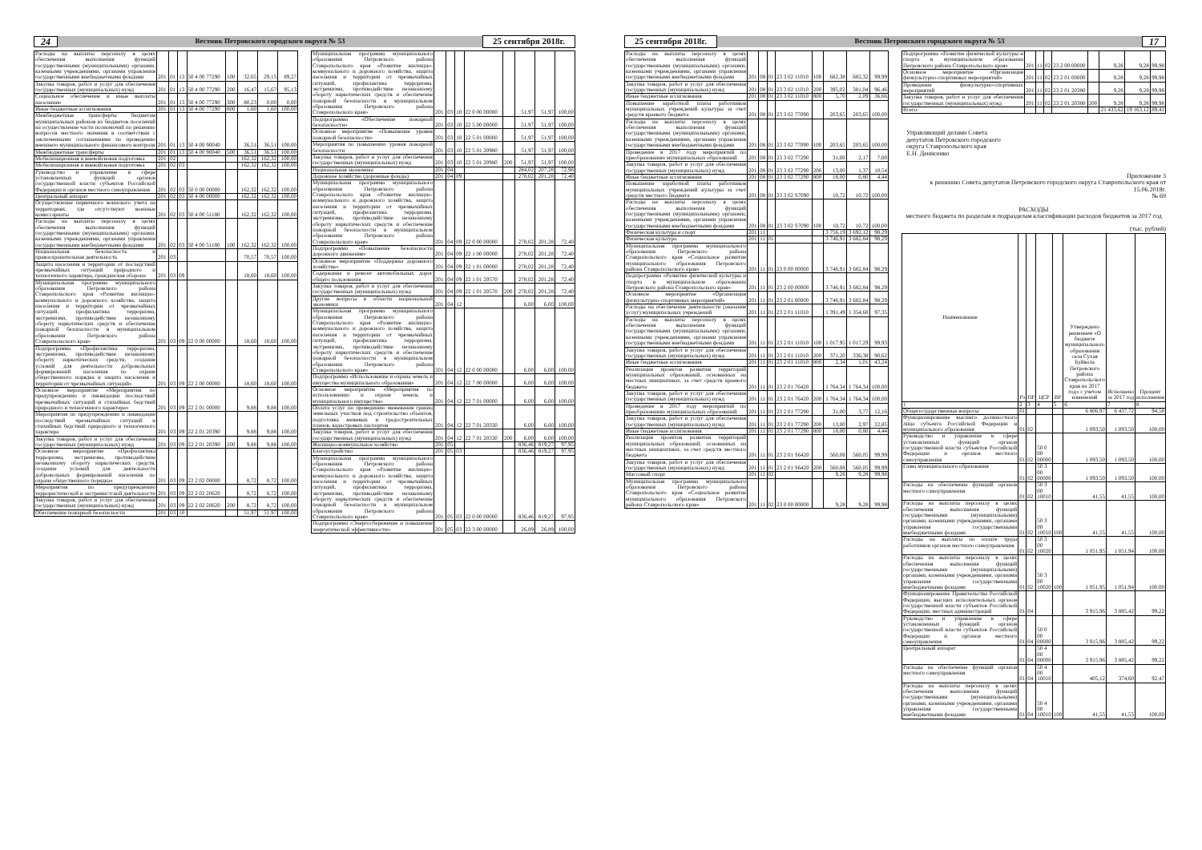24 Вестник Петровского городского округа № 53 25 сентября 2018г.
| Расходы на выплаты персоналу в целях обеспечения выполнения функций государственными (муниципальными) органами, казенными учреждениями, органами управления государственными внебюджетными фондами | 201 | 01 | 13 | 50 4 00 77290 | 100 | 32,65 | 29,15 | 89,27 |
| Закупка товаров, работ и услуг для обеспечения государственных (муниципальных) нужд | 201 | 01 | 13 | 50 4 00 77290 | 200 | 16,47 | 15,67 | 95,13 |
| Социальное обеспечение и иные выплаты населению | 201 | 01 | 13 | 50 4 00 77290 | 300 | 80,23 | 0,00 | 0,00 |
| Иные бюджетные ассигнования | 201 | 01 | 13 | 50 4 00 77290 | 800 | 1,60 | 1,60 | 100,00 |
| Межбюджетные трансферты бюджетам муниципальных районов из бюджетов поселений на осуществление части полномочий по решению вопросов местного значения в соответствии с заключенными соглашениями по проведению внешнего муниципального финансового контроля | 201 | 01 | 13 | 50 4 00 90040 | | 36,51 | 36,51 | 100,00 |
| Межбюджетные трансферты | 201 | 01 | 13 | 50 4 00 90040 | 500 | 36,51 | 36,51 | 100,00 |
| Мобилизационная и вневойсковая подготовка | 201 | 02 | | | | 162,32 | 162,32 | 100,00 |
| Мобилизационная и вневойсковая подготовка | 201 | 02 | 03 | | | 162,32 | 162,32 | 100,00 |
| Руководство и управление в сфере установленных функций органов государственной власти субъектов Российской Федерации и органов местного самоуправления | 201 | 02 | 03 | 50 0 00 00000 | | 162,32 | 162,32 | 100,00 |
| Центральный аппарат | 201 | 02 | 03 | 50 4 00 00000 | | 162,32 | 162,32 | 100,00 |
| Осуществление первичного воинского учета на территориях, где отсутствуют военные комиссариаты | 201 | 02 | 03 | 50 4 00 51180 | | 162,32 | 162,32 | 100,00 |
| Расходы на выплаты персоналу в целях обеспечения выполнения функций государственными (муниципальными) органами, казенными учреждениями, органами управления государственными внебюджетными фондами | 201 | 02 | 03 | 50 4 00 51180 | 100 | 162,32 | 162,32 | 100,00 |
| Национальная безопасность и правоохранительная деятельность | 201 | 03 | | | | 70,57 | 70,57 | 100,00 |
| Защита населения и территории от последствий чрезвычайных ситуаций природного и техногенного характера, гражданская оборона | 201 | 03 | 09 | | | 18,60 | 18,60 | 100,00 |
| Муниципальная программа муниципального образования Петровского района Ставропольского края «Развитие жилищно-коммунального и дорожного хозяйства, защита населения и территории от чрезвычайных ситуаций, профилактика терроризма, экстремизма, противодействие незаконному обороту наркотических средств и обеспечение пожарной безопасности в муниципальном образовании Петровского района Ставропольского края» | 201 | 03 | 09 | 22 0 00 00000 | | 18,60 | 18,60 | 100,00 |
| Подпрограмма «Профилактика терроризма, экстремизма, противодействие незаконному обороту наркотических средств, создание условий для деятельности добровольных формирований населения по охране общественного порядка и защита населения и территории от чрезвычайных ситуаций» | 201 | 03 | 09 | 22 2 00 00000 | | 18,60 | 18,60 | 100,00 |
| Основное мероприятие «Мероприятия по предупреждению и ликвидации последствий чрезвычайных ситуаций и стихийных бедствий природного и техногенного характера» | 201 | 03 | 09 | 22 2 01 00000 | | 9,88 | 9,88 | 100,00 |
| Мероприятия по предупреждению и ликвидации последствий чрезвычайных ситуаций и стихийных бедствий природного и техногенного характера | 201 | 03 | 09 | 22 2 01 20390 | | 9,88 | 9,88 | 100,00 |
| Закупка товаров, работ и услуг для обеспечения государственных (муниципальных) нужд | 201 | 03 | 09 | 22 2 01 20390 | 200 | 9,88 | 9,88 | 100,00 |
| Основное мероприятие «Профилактика терроризма, экстремизма, противодействие незаконному обороту наркотических средств, создание условий для деятельности добровольных формирований населения по охране общественного порядка» | 201 | 03 | 09 | 22 2 02 00000 | | 8,72 | 8,72 | 100,00 |
| Мероприятия по предупреждению террористической и экстремистской деятельности | 201 | 03 | 09 | 22 2 02 20620 | | 8,72 | 8,72 | 100,00 |
| Закупка товаров, работ и услуг для обеспечения государственных (муниципальных) нужд | 201 | 03 | 09 | 22 2 02 20620 | 200 | 8,72 | 8,72 | 100,00 |
| Обеспечение пожарной безопасности | 201 | 03 | 10 | | | 51,97 | 51,97 | 100,00 |
| Муниципальная программа муниципального образования Петровского района Ставропольского края «Развитие жилищно-коммунального и дорожного хозяйства, защита населения и территории от чрезвычайных ситуаций, профилактика терроризма, экстремизма, противодействие незаконному обороту наркотических средств и обеспечение пожарной безопасности в муниципальном образовании Петровского района Ставропольского края» | 201 | 03 | 10 | 22 0 00 00000 | | 51,97 | 51,97 | 100,00 |
| Подпрограмма «Обеспечение пожарной безопасности» | 201 | 03 | 10 | 22 5 00 00000 | | 51,97 | 51,97 | 100,00 |
| Основное мероприятие «Повышение уровня пожарной безопасности» | 201 | 03 | 10 | 22 5 01 00000 | | 51,97 | 51,97 | 100,00 |
| Мероприятия по повышению уровня пожарной безопасности | 201 | 03 | 10 | 22 5 01 20980 | | 51,97 | 51,97 | 100,00 |
| Закупка товаров, работ и услуг для обеспечения государственных (муниципальных) нужд | 201 | 03 | 10 | 22 5 01 20980 | 200 | 51,97 | 51,97 | 100,00 |
| Национальная экономика | 201 | 04 | | | | 284,02 | 207,28 | 72,98 |
| Дорожное хозяйство (дорожные фонды) | 201 | 04 | 09 | | | 278,02 | 201,28 | 72,40 |
| Муниципальная программа муниципального образования Петровского района Ставропольского края «Развитие жилищно-коммунального и дорожного хозяйства, защита населения и территории от чрезвычайных ситуаций, профилактика терроризма, экстремизма, противодействие незаконному обороту наркотических средств и обеспечение пожарной безопасности в муниципальном образовании Петровского района Ставропольского края» | 201 | 04 | 09 | 22 0 00 00000 | | 278,02 | 201,28 | 72,40 |
| Подпрограмма «Повышение безопасности дорожного движения» | 201 | 04 | 09 | 22 1 00 00000 | | 278,02 | 201,28 | 72,40 |
| Основное мероприятие «Поддержка дорожного хозяйства» | 201 | 04 | 09 | 22 1 01 00000 | | 278,02 | 201,28 | 72,40 |
| Содержание и ремонт автомобильных дорог общего пользования | 201 | 04 | 09 | 22 1 01 20570 | | 278,02 | 201,28 | 72,40 |
| Закупка товаров, работ и услуг для обеспечения государственных (муниципальных) нужд | 201 | 04 | 09 | 22 1 01 20570 | 200 | 278,02 | 201,28 | 72,40 |
| Другие вопросы в области национальной экономики | 201 | 04 | 12 | | | 6,00 | 6,00 | 100,00 |
| Муниципальная программа муниципального образования Петровского района Ставропольского края «Развитие жилищно-коммунального и дорожного хозяйства, защита населения и территории от чрезвычайных ситуаций, профилактика терроризма, экстремизма, противодействие незаконному обороту наркотических средств и обеспечение пожарной безопасности в муниципальном образовании Петровского района Ставропольского края» | 201 | 04 | 12 | 22 0 00 00000 | | 6,00 | 6,00 | 100,00 |
| Подпрограмма «Использование и охрана земель и имущества муниципального образования» | 201 | 04 | 12 | 22 7 00 00000 | | 6,00 | 6,00 | 100,00 |
| Основное мероприятие «Мероприятия по использованию и охране земель и муниципального имущества» | 201 | 04 | 12 | 22 7 01 00000 | | 6,00 | 6,00 | 100,00 |
| Оплата услуг по проведению межевания границ земельных участков под строительство объектов, подготовка межевых и градостроительных планов, кадастровых паспортов | 201 | 04 | 12 | 22 7 01 20330 | | 6,00 | 6,00 | 100,00 |
| Закупка товаров, работ и услуг для обеспечения государственных (муниципальных) нужд | 201 | 04 | 12 | 22 7 01 20330 | 200 | 6,00 | 6,00 | 100,00 |
| Жилищно-коммунальное хозяйство | 201 | 05 | | | | 836,46 | 819,27 | 97,95 |
| Благоустройство | 201 | 05 | 03 | | | 836,46 | 819,27 | 97,95 |
| Муниципальная программа муниципального образования Петровского района Ставропольского края «Развитие жилищно-коммунального и дорожного хозяйства, защита населения и территории от чрезвычайных ситуаций, профилактика терроризма, экстремизма, противодействие незаконному обороту наркотических средств и обеспечение пожарной безопасности в муниципальном образовании Петровского района Ставропольского края» | 201 | 05 | 03 | 22 0 00 00000 | | 836,46 | 819,27 | 97,95 |
| Подпрограмма «Энергосбережение и повышение энергетической эффективности» | 201 | 05 | 03 | 22 3 00 00000 | | 26,89 | 26,89 | 100,00 |
25 сентября 2018г. Вестник Петровского городского округа № 53 17
| Расходы на выплаты персоналу в целях обеспечения выполнения функций государственными (муниципальными) органами, казенными учреждениями, органами управления государственными внебюджетными фондами | 201 | 08 | 01 | 23 3 02 11010 | 100 | 682,38 | 682,32 | 99,99 |
| Закупка товаров, работ и услуг для обеспечения государственных (муниципальных) нужд | 201 | 08 | 01 | 23 3 02 11010 | 200 | 395,02 | 381,04 | 96,46 |
| Иные бюджетные ассигнования | 201 | 08 | 01 | 23 3 02 11010 | 800 | 5,70 | 2,09 | 36,66 |
| Повышение заработной платы работников муниципальных учреждений культуры за счет средств краевого бюджета | 201 | 08 | 01 | 23 3 02 77090 | | 203,65 | 203,65 | 100,00 |
| Расходы на выплаты персоналу в целях обеспечения выполнения функций государственными (муниципальными) органами, казенными учреждениями, органами управления государственными внебюджетными фондами | 201 | 08 | 01 | 23 3 02 77090 | 100 | 203,65 | 203,65 | 100,00 |
| Проведение в 2017 году мероприятий по преобразованию муниципальных образований | 201 | 08 | 01 | 23 3 02 77290 | | 31,00 | 2,17 | 7,00 |
| Закупка товаров, работ и услуг для обеспечения государственных (муниципальных) нужд | 201 | 08 | 01 | 23 3 02 77290 | 200 | 13,00 | 1,37 | 10,54 |
| Иные бюджетные ассигнования | 201 | 08 | 01 | 23 3 02 77290 | 800 | 18,00 | 0,80 | 4,44 |
| Повышение заработной платы работников муниципальных учреждений культуры за счет средств местного бюджета | 201 | 08 | 01 | 23 3 02 S7090 | | 10,72 | 10,72 | 100,00 |
| Расходы на выплаты персоналу в целях обеспечения выполнения функций государственными (муниципальными) органами, казенными учреждениями, органами управления государственными внебюджетными фондами | 201 | 08 | 01 | 23 3 02 S7090 | 100 | 10,72 | 10,72 | 100,00 |
| Физическая культура и спорт | 201 | 11 | | | | 3 756,19 | 3 692,12 | 98,29 |
| Физическая культура | 201 | 11 | 01 | | | 3 746,91 | 3 682,84 | 98,29 |
| Муниципальная программа муниципального образования Петровского района Ставропольского края «Социальное развитие муниципального образования Петровского района Ставропольского края» | 201 | 11 | 01 | 23 0 00 00000 | | 3 746,91 | 3 682,84 | 98,29 |
| Подпрограмма «Развитие физической культуры и спорта в муниципальном образовании Петровского района Ставропольского края» | 201 | 11 | 01 | 23 2 00 00000 | | 3 746,91 | 3 682,84 | 98,29 |
| Основное мероприятие «Организация физкультурно-спортивных мероприятий» | 201 | 11 | 01 | 23 2 01 00000 | | 3 746,91 | 3 682,84 | 98,29 |
| Расходы на обеспечение деятельности (оказание услуг) муниципальных учреждений | 201 | 11 | 01 | 23 2 01 11010 | | 1 391,49 | 1 354,68 | 97,35 |
| Расходы на выплаты персоналу в целях обеспечения выполнения функций государственными (муниципальными) органами, казенными учреждениями, органами управления государственными внебюджетными фондами | 201 | 11 | 01 | 23 2 01 11010 | 100 | 1 017,95 | 1 017,29 | 99,93 |
| Закупка товаров, работ и услуг для обеспечения государственных (муниципальных) нужд | 201 | 11 | 01 | 23 2 01 11010 | 200 | 371,20 | 336,38 | 90,62 |
| Иные бюджетные ассигнования | 201 | 11 | 01 | 23 2 01 11010 | 800 | 2,34 | 1,01 | 43,24 |
| Реализация проектов развития территорий муниципальных образований, основанных на местных инициативах, за счет средств краевого бюджета | 201 | 11 | 01 | 23 2 01 76420 | | 1 764,34 | 1 764,34 | 100,00 |
| Закупка товаров, работ и услуг для обеспечения государственных (муниципальных) нужд | 201 | 11 | 01 | 23 2 01 76420 | 200 | 1 764,34 | 1 764,34 | 100,00 |
| Проведение в 2017 году мероприятий по преобразованию муниципальных образований | 201 | 11 | 01 | 23 2 01 77290 | | 31,00 | 3,77 | 12,16 |
| Закупка товаров, работ и услуг для обеспечения государственных (муниципальных) нужд | 201 | 11 | 01 | 23 2 01 77290 | 200 | 13,00 | 2,97 | 22,85 |
| Иные бюджетные ассигнования | 201 | 11 | 01 | 23 2 01 77290 | 800 | 18,00 | 0,80 | 4,44 |
| Реализация проектов развития территорий муниципальных образований, основанных на местных инициативах, за счет средств местного бюджета | 201 | 11 | 01 | 23 2 01 S6420 | | 560,08 | 560,05 | 99,99 |
| Закупка товаров, работ и услуг для обеспечения государственных (муниципальных) нужд | 201 | 11 | 01 | 23 2 01 S6420 | 200 | 560,08 | 560,05 | 99,99 |
| Массовый спорт | 201 | 11 | 02 | | | 9,28 | 9,28 | 99,98 |
| Муниципальная программа муниципального образования Петровского района Ставропольского края «Социальное развитие муниципального образования Петровского района Ставропольского края» | 201 | 11 | 02 | 23 0 00 00000 | | 9,28 | 9,28 | 99,98 |
| Подпрограмма «Развитие физической культуры и спорта в муниципальном образовании Петровского района Ставропольского края» | 201 | 11 | 02 | 23 2 00 00000 | | 9,28 | 9,28 | 99,98 |
| Основное мероприятие «Организация физкультурно-спортивных мероприятий» | 201 | 11 | 02 | 23 2 01 00000 | | 9,28 | 9,28 | 99,98 |
| Проведение физкультурно-спортивных мероприятий | 201 | 11 | 02 | 23 2 01 20380 | | 9,28 | 9,28 | 99,98 |
| Закупка товаров, работ и услуг для обеспечения государственных (муниципальных) нужд | 201 | 11 | 02 | 23 2 01 20380 | 200 | 9,28 | 9,28 | 99,98 |
| Всего: | | | | | | 21 433,62 | 19 163,12 | 89,41 |
Управляющий делами Совета
депутатов Петровского городского
округа Ставропольского края
Е.Н. Денисенко
Приложение 3
к решению Совета депутатов Петровского городского округа Ставропольского края от 15.06.2018г.
№ 69
РАСХОДЫ
местного бюджета по разделам и подразделам классификации расходов бюджетов за 2017 год
(тыс. рублей)
| Наименование | Рз | ПР | ЦСР | ВР | Утверждено решением «О бюджете муниципального образования села Сухая Буйвола Петровского района Ставропольского края на 2017 год» с учетом изменений | Исполнено за 2017 год | Процент исполнения |
| --- | --- | --- | --- | --- | --- | --- | --- |
| 1 | 2 | 3 | 4 | 5 | 6 | 7 | 8 |
| Общегосударственные вопросы | 01 | | | | 6 806,97 | 6 437,72 | 94,58 |
| Функционирование высшего должностного лица субъекта Российской Федерации и муниципального образования | 01 | 02 | | | 1 093,50 | 1 093,50 | 100,00 |
| Руководство и управление в сфере установленных функций органов государственной власти субъектов Российской Федерации и органов местного самоуправления | 01 | 02 | 50 0 00 00000 | | 1 093,50 | 1 093,50 | 100,00 |
| Глава муниципального образования | 01 | 02 | 50 3 00 00000 | | 1 093,50 | 1 093,50 | 100,00 |
| Расходы на обеспечение функций органов местного самоуправления | 01 | 02 | 50 3 00 10010 | | 41,55 | 41,55 | 100,00 |
| Расходы на выплаты персоналу в целях обеспечения выполнения функций государственными (муниципальными) органами, казенными учреждениями, органами управления государственными внебюджетными фондами | 01 | 02 | 50 3 00 10010 | 100 | 41,55 | 41,55 | 100,00 |
| Расходы на выплаты по оплате труда работников органов местного самоуправления | 01 | 02 | 50 3 00 10020 | | 1 051,95 | 1 051,94 | 100,00 |
| Расходы на выплаты персоналу в целях обеспечения выполнения функций государственными (муниципальными) органами, казенными учреждениями, органами управления государственными внебюджетными фондами | 01 | 02 | 50 3 00 10020 | 100 | 1 051,95 | 1 051,94 | 100,00 |
| Функционирование Правительства Российской Федерации, высших исполнительных органов государственной власти субъектов Российской Федерации, местных администраций | 01 | 04 | | | 3 915,96 | 3 885,42 | 99,22 |
| Руководство и управление в сфере установленных функций органов государственной власти субъектов Российской Федерации и органов местного самоуправления | 01 | 04 | 50 0 00 00000 | | 3 915,96 | 3 885,42 | 99,22 |
| Центральный аппарат | 01 | 04 | 50 4 00 00000 | | 3 915,96 | 3 885,42 | 99,22 |
| Расходы на обеспечение функций органов местного самоуправления | 01 | 04 | 50 4 00 10010 | | 405,12 | 374,60 | 92,47 |
| Расходы на выплаты персоналу в целях обеспечения выполнения функций государственными (муниципальными) органами, казенными учреждениями, органами управления государственными внебюджетными фондами | 01 | 04 | 50 4 00 10010 | 100 | 41,55 | 41,55 | 100,00 |